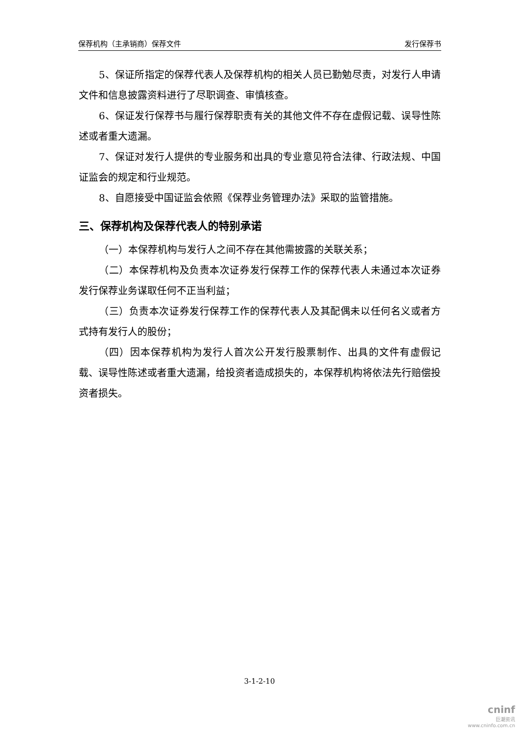保荐机构（主承销商）保荐文件 发行保荐书
5、保证所指定的保荐代表人及保荐机构的相关人员已勤勉尽责，对发行人申请文件和信息披露资料进行了尽职调查、审慎核查。
6、保证发行保荐书与履行保荐职责有关的其他文件不存在虚假记载、误导性陈述或者重大遗漏。
7、保证对发行人提供的专业服务和出具的专业意见符合法律、行政法规、中国证监会的规定和行业规范。
8、自愿接受中国证监会依照《保荐业务管理办法》采取的监管措施。
三、保荐机构及保荐代表人的特别承诺
（一）本保荐机构与发行人之间不存在其他需披露的关联关系；
（二）本保荐机构及负责本次证券发行保荐工作的保荐代表人未通过本次证券发行保荐业务谋取任何不正当利益；
（三）负责本次证券发行保荐工作的保荐代表人及其配偶未以任何名义或者方式持有发行人的股份；
（四）因本保荐机构为发行人首次公开发行股票制作、出具的文件有虚假记载、误导性陈述或者重大遗漏，给投资者造成损失的，本保荐机构将依法先行赔偿投资者损失。
3-1-2-10
cninf
巨潮资讯
www.cninfo.com.cn